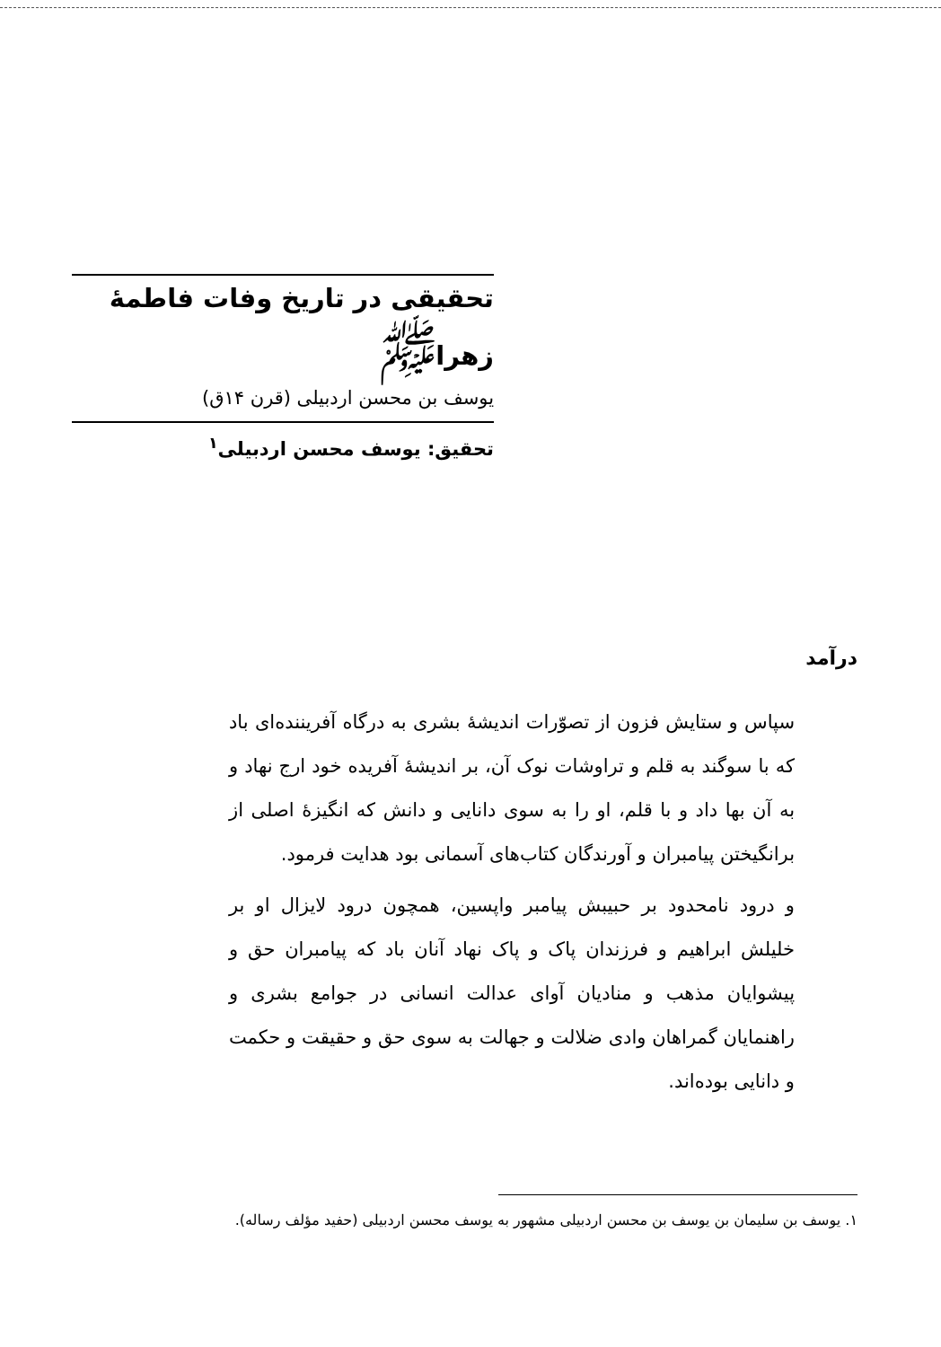تحقیقی در تاریخ وفات فاطمهٔ زهرا<sup>ﷺ</sup>
یوسف بن محسن اردبیلی (قرن ۱۴ق)
تحقیق: یوسف محسن اردبیلی<sup>۱</sup>
درآمد
سپاس و ستایش فزون از تصوّرات اندیشهٔ بشری به درگاه آفریننده‌ای باد که با سوگند به قلم و تراوشات نوک آن، بر اندیشهٔ آفریده خود ارج نهاد و به آن بها داد و با قلم، او را به سوی دانایی و دانش که انگیزهٔ اصلی از برانگیختن پیامبران و آورندگان کتاب‌های آسمانی بود هدایت فرمود.
و درود نامحدود بر حبیبش پیامبر واپسین، همچون درود لایزال او بر خلیلش ابراهیم و فرزندان پاک و پاک نهاد آنان باد که پیامبران حق و پیشوایان مذهب و منادیان آوای عدالت انسانی در جوامع بشری و راهنمایان گمراهان وادی ضلالت و جهالت به سوی حق و حقیقت و حکمت و دانایی بوده‌اند.
۱. یوسف بن سلیمان بن یوسف بن محسن اردبیلی مشهور به یوسف محسن اردبیلی (حفید مؤلف رساله).